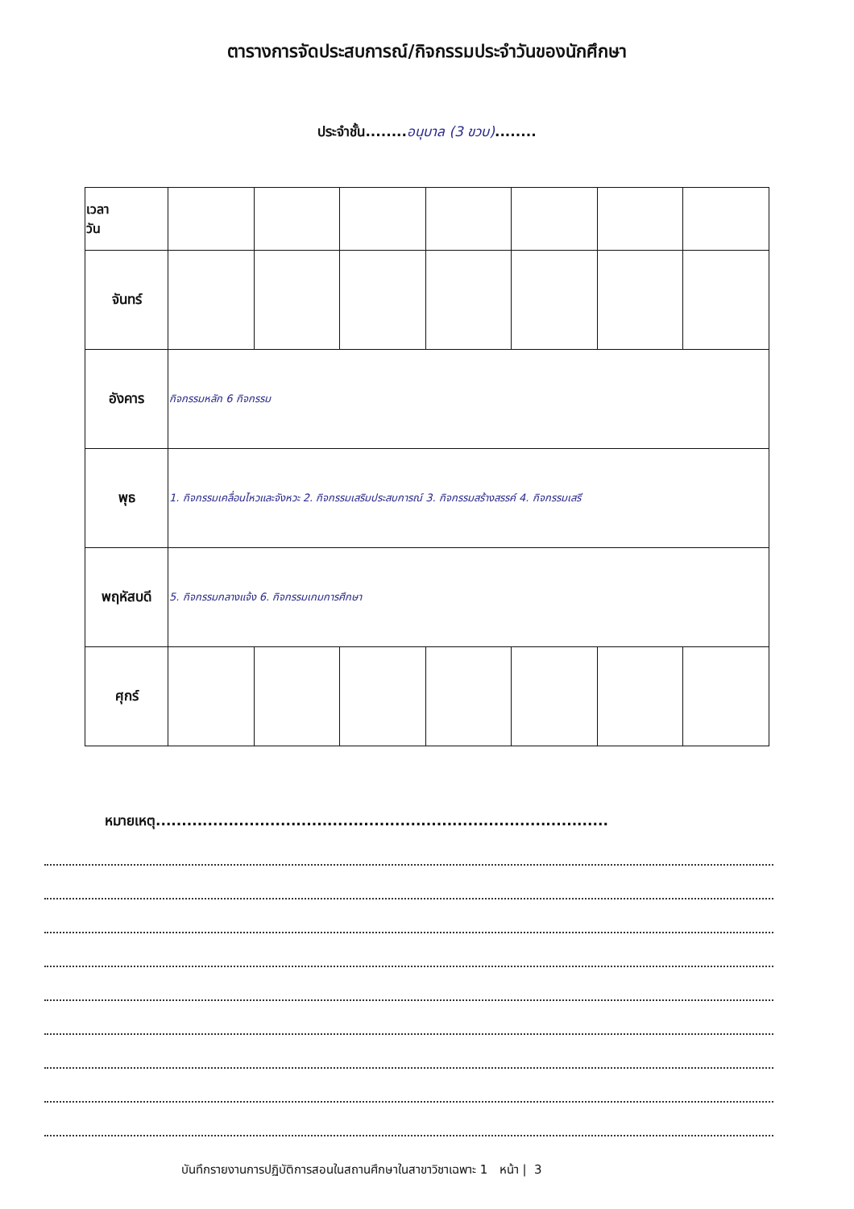ตารางการจัดประสบการณ์/กิจกรรมประจำวันของนักศึกษา
ประจำชั้น........อนุบาล (3 ขวบ)........
| เวลา วัน | | | | | | | |
| --- | --- | --- | --- | --- | --- | --- | --- |
| จันทร์ | | | | | | | |
| อังคาร | กิจกรรมหลัก 6 กิจกรรม | | | | | | |
| พุธ | 1. กิจกรรมเคลื่อนไหวและจังหวะ 2. กิจกรรมเสริมประสบการณ์ 3. กิจกรรมสร้างสรรค์ 4. กิจกรรมเสรี | | | | | | |
| พฤหัสบดี | 5. กิจกรรมกลางแจ้ง 6. กิจกรรมเกมการศึกษา | | | | | | |
| ศุกร์ | | | | | | | |
หมายเหตุ.......................................................................................
บันทึกรายงานการปฏิบัติการสอนในสถานศึกษาในสาขาวิชาเฉพาะ 1 หน้า | 3